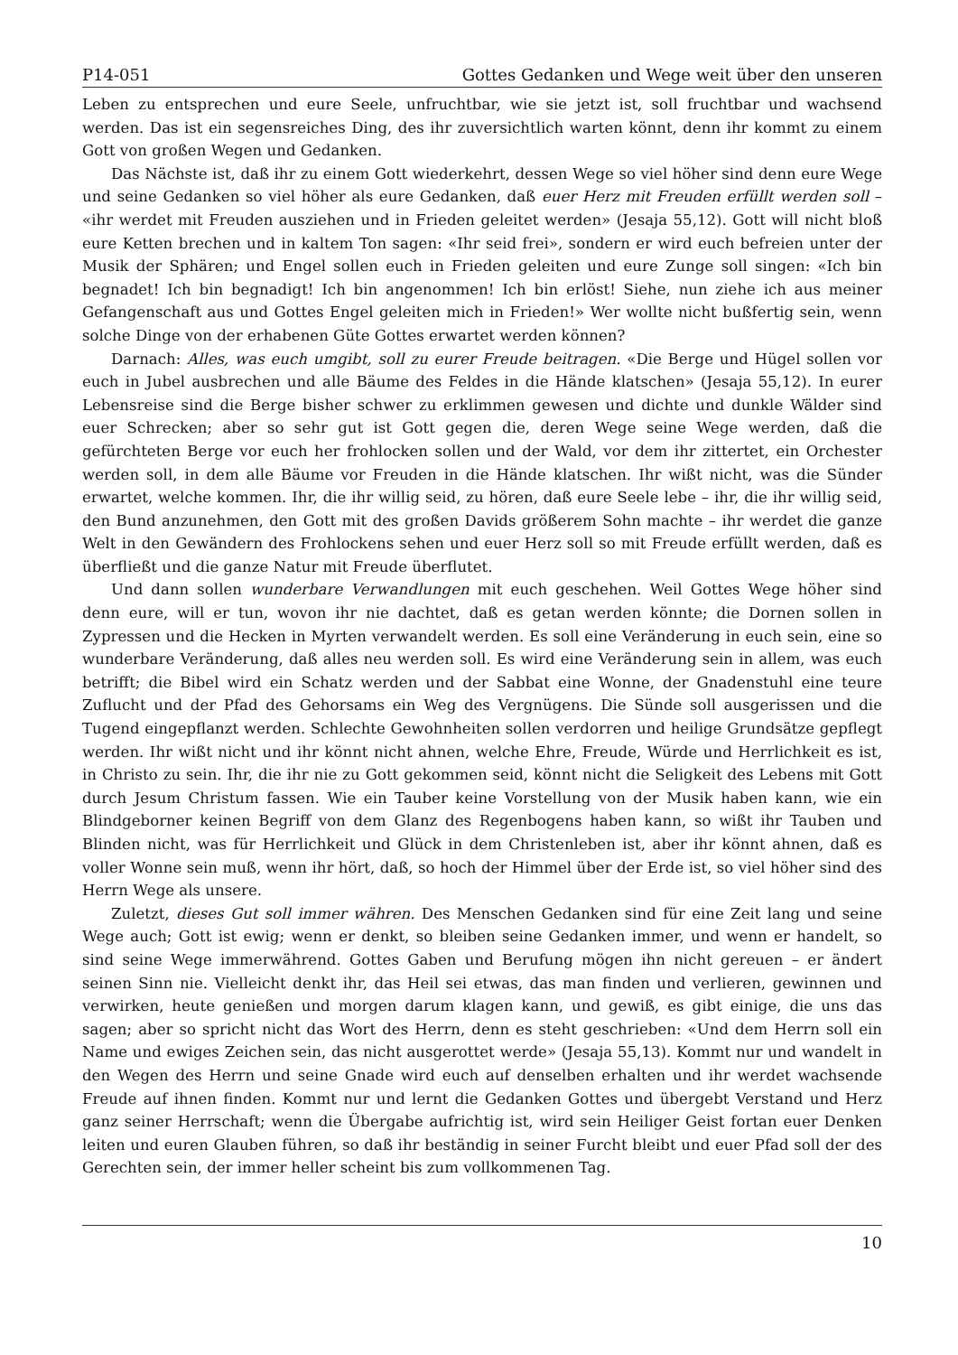P14-051 Gottes Gedanken und Wege weit über den unseren
Leben zu entsprechen und eure Seele, unfruchtbar, wie sie jetzt ist, soll fruchtbar und wachsend werden. Das ist ein segensreiches Ding, des ihr zuversichtlich warten könnt, denn ihr kommt zu einem Gott von großen Wegen und Gedanken.
Das Nächste ist, daß ihr zu einem Gott wiederkehrt, dessen Wege so viel höher sind denn eure Wege und seine Gedanken so viel höher als eure Gedanken, daß euer Herz mit Freuden erfüllt werden soll – «ihr werdet mit Freuden ausziehen und in Frieden geleitet werden» (Jesaja 55,12). Gott will nicht bloß eure Ketten brechen und in kaltem Ton sagen: «Ihr seid frei», sondern er wird euch befreien unter der Musik der Sphären; und Engel sollen euch in Frieden geleiten und eure Zunge soll singen: «Ich bin begnadet! Ich bin begnadigt! Ich bin angenommen! Ich bin erlöst! Siehe, nun ziehe ich aus meiner Gefangenschaft aus und Gottes Engel geleiten mich in Frieden!» Wer wollte nicht bußfertig sein, wenn solche Dinge von der erhabenen Güte Gottes erwartet werden können?
Darnach: Alles, was euch umgibt, soll zu eurer Freude beitragen. «Die Berge und Hügel sollen vor euch in Jubel ausbrechen und alle Bäume des Feldes in die Hände klatschen» (Jesaja 55,12). In eurer Lebensreise sind die Berge bisher schwer zu erklimmen gewesen und dichte und dunkle Wälder sind euer Schrecken; aber so sehr gut ist Gott gegen die, deren Wege seine Wege werden, daß die gefürchteten Berge vor euch her frohlocken sollen und der Wald, vor dem ihr zittertet, ein Orchester werden soll, in dem alle Bäume vor Freuden in die Hände klatschen. Ihr wißt nicht, was die Sünder erwartet, welche kommen. Ihr, die ihr willig seid, zu hören, daß eure Seele lebe – ihr, die ihr willig seid, den Bund anzunehmen, den Gott mit des großen Davids größerem Sohn machte – ihr werdet die ganze Welt in den Gewändern des Frohlockens sehen und euer Herz soll so mit Freude erfüllt werden, daß es überfließt und die ganze Natur mit Freude überflutet.
Und dann sollen wunderbare Verwandlungen mit euch geschehen. Weil Gottes Wege höher sind denn eure, will er tun, wovon ihr nie dachtet, daß es getan werden könnte; die Dornen sollen in Zypressen und die Hecken in Myrten verwandelt werden. Es soll eine Veränderung in euch sein, eine so wunderbare Veränderung, daß alles neu werden soll. Es wird eine Veränderung sein in allem, was euch betrifft; die Bibel wird ein Schatz werden und der Sabbat eine Wonne, der Gnadenstuhl eine teure Zuflucht und der Pfad des Gehorsams ein Weg des Vergnügens. Die Sünde soll ausgerissen und die Tugend eingepflanzt werden. Schlechte Gewohnheiten sollen verdorren und heilige Grundsätze gepflegt werden. Ihr wißt nicht und ihr könnt nicht ahnen, welche Ehre, Freude, Würde und Herrlichkeit es ist, in Christo zu sein. Ihr, die ihr nie zu Gott gekommen seid, könnt nicht die Seligkeit des Lebens mit Gott durch Jesum Christum fassen. Wie ein Tauber keine Vorstellung von der Musik haben kann, wie ein Blindgeborner keinen Begriff von dem Glanz des Regenbogens haben kann, so wißt ihr Tauben und Blinden nicht, was für Herrlichkeit und Glück in dem Christenleben ist, aber ihr könnt ahnen, daß es voller Wonne sein muß, wenn ihr hört, daß, so hoch der Himmel über der Erde ist, so viel höher sind des Herrn Wege als unsere.
Zuletzt, dieses Gut soll immer währen. Des Menschen Gedanken sind für eine Zeit lang und seine Wege auch; Gott ist ewig; wenn er denkt, so bleiben seine Gedanken immer, und wenn er handelt, so sind seine Wege immerwährend. Gottes Gaben und Berufung mögen ihn nicht gereuen – er ändert seinen Sinn nie. Vielleicht denkt ihr, das Heil sei etwas, das man finden und verlieren, gewinnen und verwirken, heute genießen und morgen darum klagen kann, und gewiß, es gibt einige, die uns das sagen; aber so spricht nicht das Wort des Herrn, denn es steht geschrieben: «Und dem Herrn soll ein Name und ewiges Zeichen sein, das nicht ausgerottet werde» (Jesaja 55,13). Kommt nur und wandelt in den Wegen des Herrn und seine Gnade wird euch auf denselben erhalten und ihr werdet wachsende Freude auf ihnen finden. Kommt nur und lernt die Gedanken Gottes und übergebt Verstand und Herz ganz seiner Herrschaft; wenn die Übergabe aufrichtig ist, wird sein Heiliger Geist fortan euer Denken leiten und euren Glauben führen, so daß ihr beständig in seiner Furcht bleibt und euer Pfad soll der des Gerechten sein, der immer heller scheint bis zum vollkommenen Tag.
10